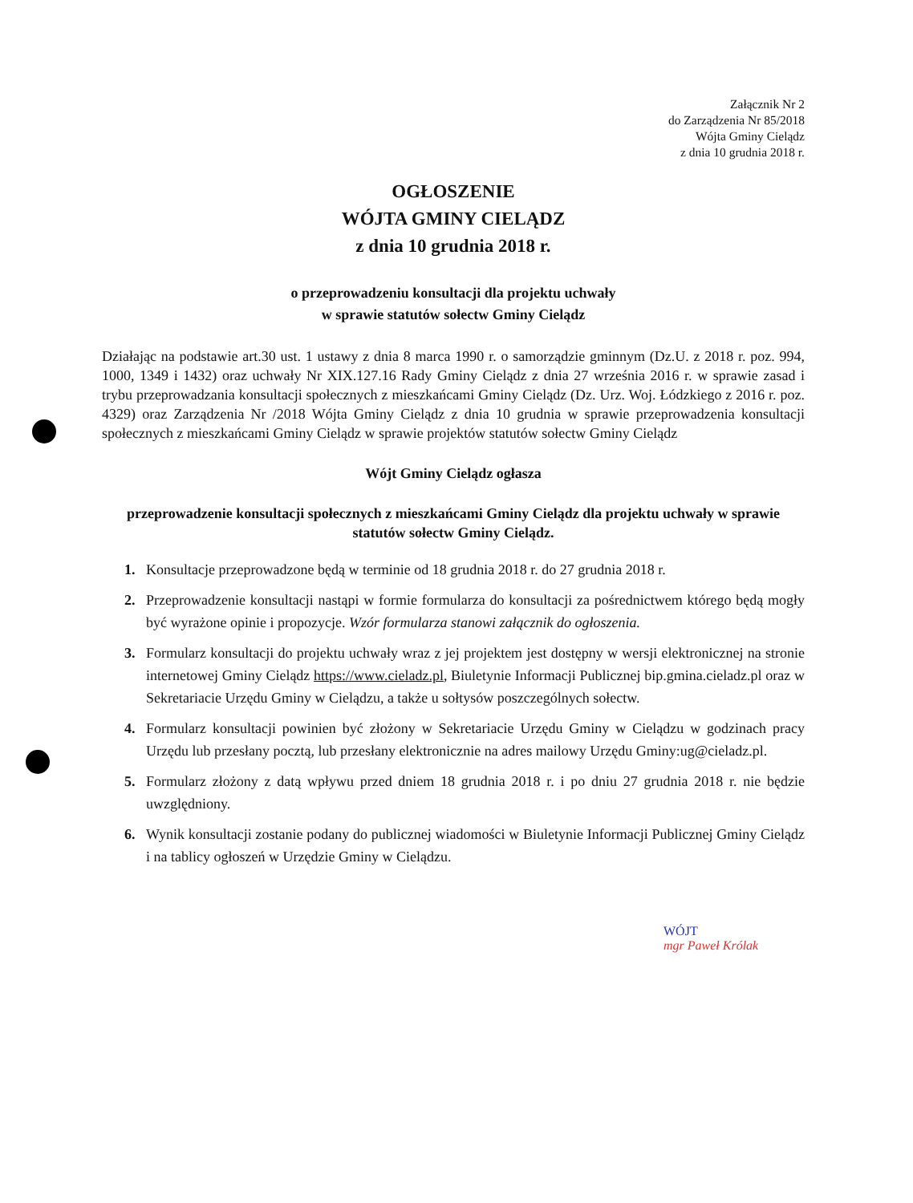Załącznik Nr 2
do Zarządzenia Nr 85/2018
Wójta Gminy Cielądz
z dnia 10 grudnia 2018 r.
OGŁOSZENIE
WÓJTA GMINY CIELĄDZ
z dnia 10 grudnia 2018 r.
o przeprowadzeniu konsultacji dla projektu uchwały
w sprawie statutów sołectw Gminy Cielądz
Działając na podstawie art.30 ust. 1 ustawy z dnia 8 marca 1990 r. o samorządzie gminnym (Dz.U. z 2018 r. poz. 994, 1000, 1349 i 1432) oraz uchwały Nr XIX.127.16 Rady Gminy Cielądz z dnia 27 września 2016 r. w sprawie zasad i trybu przeprowadzania konsultacji społecznych z mieszkańcami Gminy Cielądz (Dz. Urz. Woj. Łódzkiego z 2016 r. poz. 4329) oraz Zarządzenia Nr /2018 Wójta Gminy Cielądz z dnia 10 grudnia w sprawie przeprowadzenia konsultacji społecznych z mieszkańcami Gminy Cielądz w sprawie projektów statutów sołectw Gminy Cielądz
Wójt Gminy Cielądz ogłasza
przeprowadzenie konsultacji społecznych z mieszkańcami Gminy Cielądz dla projektu uchwały w sprawie statutów sołectw Gminy Cielądz.
1. Konsultacje przeprowadzone będą w terminie od 18 grudnia 2018 r. do 27 grudnia 2018 r.
2. Przeprowadzenie konsultacji nastąpi w formie formularza do konsultacji za pośrednictwem którego będą mogły być wyrażone opinie i propozycje. Wzór formularza stanowi załącznik do ogłoszenia.
3. Formularz konsultacji do projektu uchwały wraz z jej projektem jest dostępny w wersji elektronicznej na stronie internetowej Gminy Cielądz https://www.cieladz.pl, Biuletynie Informacji Publicznej bip.gmina.cieladz.pl oraz w Sekretariacie Urzędu Gminy w Cielądzu, a także u sołtysów poszczególnych sołectw.
4. Formularz konsultacji powinien być złożony w Sekretariacie Urzędu Gminy w Cielądzu w godzinach pracy Urzędu lub przesłany pocztą, lub przesłany elektronicznie na adres mailowy Urzędu Gminy:ug@cieladz.pl.
5. Formularz złożony z datą wpływu przed dniem 18 grudnia 2018 r. i po dniu 27 grudnia 2018 r. nie będzie uwzględniony.
6. Wynik konsultacji zostanie podany do publicznej wiadomości w Biuletynie Informacji Publicznej Gminy Cielądz i na tablicy ogłoszeń w Urzędzie Gminy w Cielądzu.
WÓJT
mgr Paweł Królak